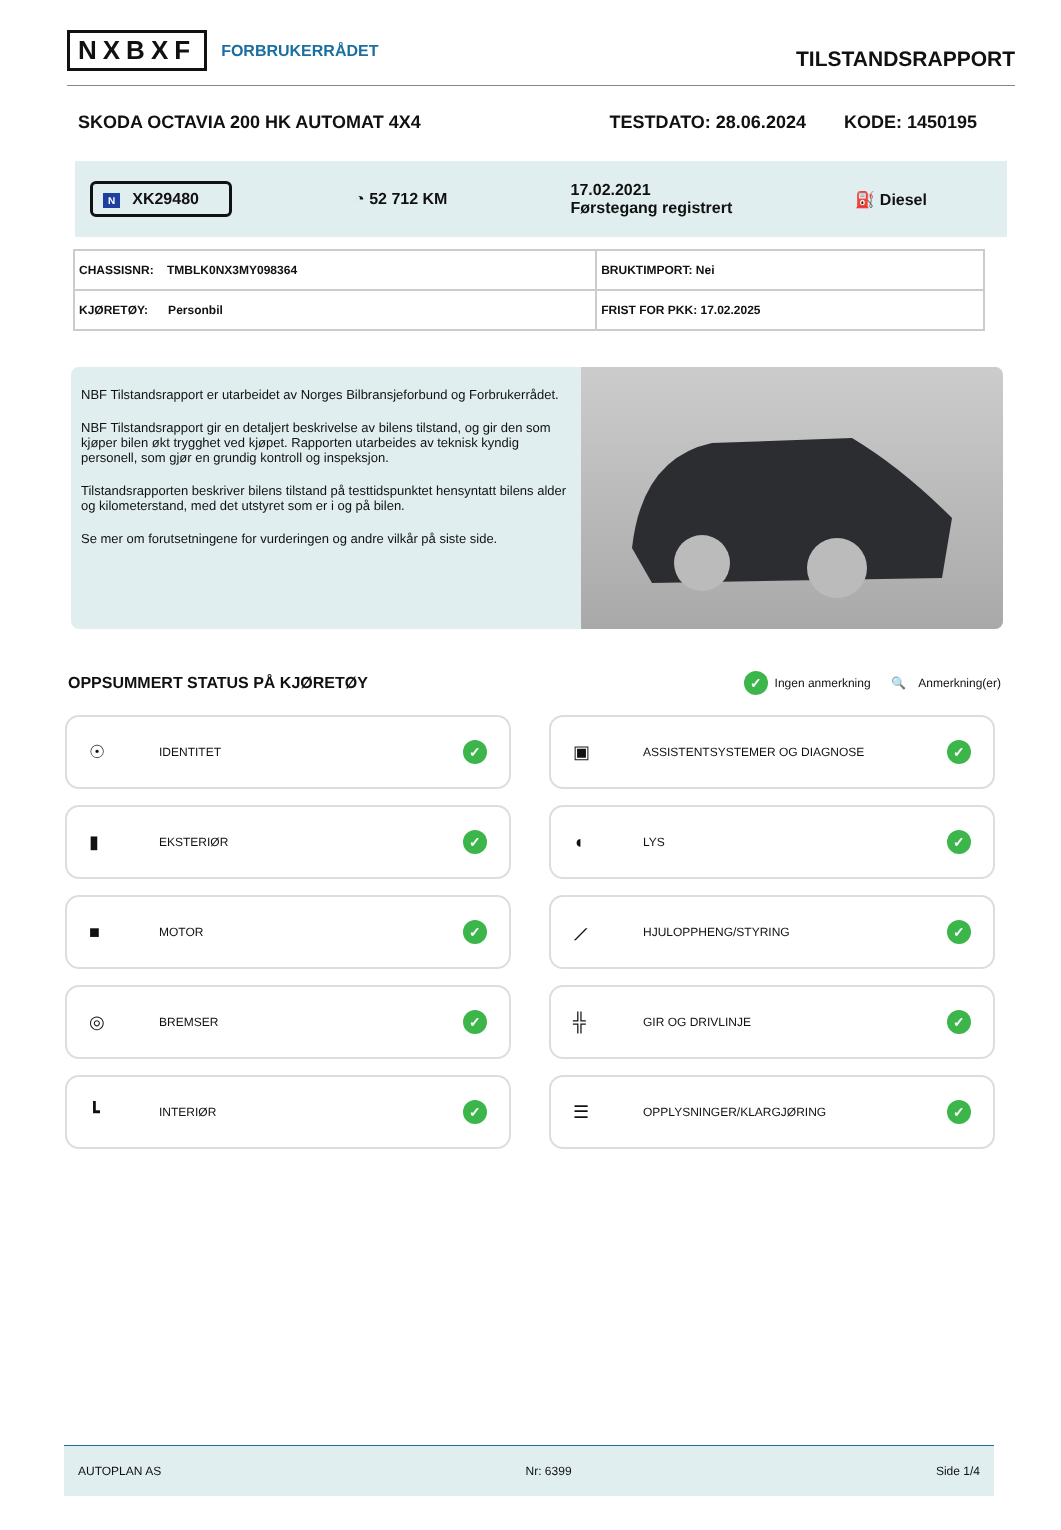NXBXF FORBRUKERRÅDET
TILSTANDSRAPPORT
SKODA OCTAVIA 200 HK AUTOMAT 4X4 TESTDATO: 28.06.2024 KODE: 1450195
N XK29480 ◔ 52 712 KM 17.02.2021
Førstegang registrert ⛽ Diesel
| CHASSISNR: TMBLK0NX3MY098364 | BRUKTIMPORT: Nei |
| KJØRETØY: Personbil | FRIST FOR PKK: 17.02.2025 |
NBF Tilstandsrapport er utarbeidet av Norges Bilbransjeforbund og Forbrukerrådet.
NBF Tilstandsrapport gir en detaljert beskrivelse av bilens tilstand, og gir den som kjøper bilen økt trygghet ved kjøpet. Rapporten utarbeides av teknisk kyndig personell, som gjør en grundig kontroll og inspeksjon.
Tilstandsrapporten beskriver bilens tilstand på testtidspunktet hensyntatt bilens alder og kilometerstand, med det utstyret som er i og på bilen.
Se mer om forutsetningene for vurderingen og andre vilkår på siste side.
OPPSUMMERT STATUS PÅ KJØRETØY
✓ Ingen anmerkning 🔍 Anmerkning(er)
☉ IDENTITET ✓
▣ ASSISTENTSYSTEMER OG DIAGNOSE ✓
▮ EKSTERIØR ✓
◖ LYS ✓
■ MOTOR ✓
⟋ HJULOPPHENG/STYRING ✓
◎ BREMSER ✓
╬ GIR OG DRIVLINJE ✓
┗ INTERIØR ✓
☰ OPPLYSNINGER/KLARGJØRING ✓
AUTOPLAN AS Nr: 6399 Side 1/4